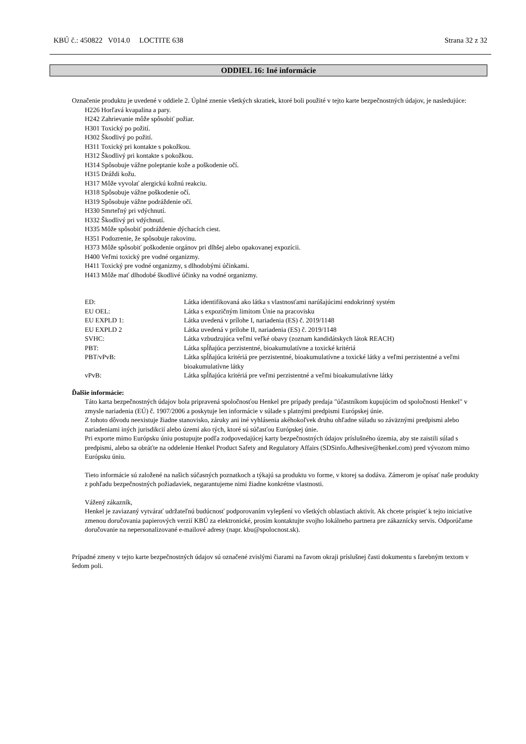KBÚ č.: 450822 V014.0 LOCTITE 638 Strana 32 z 32
ODDIEL 16: Iné informácie
Označenie produktu je uvedené v oddiele 2. Úplné znenie všetkých skratiek, ktoré boli použité v tejto karte bezpečnostných údajov, je nasledujúce:
H226 Horľavá kvapalina a pary.
H242 Zahrievanie môže spôsobiť požiar.
H301 Toxický po požití.
H302 Škodlivý po požití.
H311 Toxický pri kontakte s pokožkou.
H312 Škodlivý pri kontakte s pokožkou.
H314 Spôsobuje vážne poleptanie kože a poškodenie očí.
H315 Dráždi kožu.
H317 Môže vyvolať alergickú kožnú reakciu.
H318 Spôsobuje vážne poškodenie očí.
H319 Spôsobuje vážne podráždenie očí.
H330 Smrteľný pri vdýchnutí.
H332 Škodlivý pri vdýchnutí.
H335 Môže spôsobiť podráždenie dýchacích ciest.
H351 Podozrenie, že spôsobuje rakovinu.
H373 Môže spôsobiť poškodenie orgánov pri dlhšej alebo opakovanej expozícii.
H400 Veľmi toxický pre vodné organizmy.
H411 Toxický pre vodné organizmy, s dlhodobými účinkami.
H413 Môže mať dlhodobé škodlivé účinky na vodné organizmy.
| ED: | Látka identifikovaná ako látka s vlastnosťami narúšajúcimi endokrinný systém |
| EU OEL: | Látka s expozičným limitom Únie na pracovisku |
| EU EXPLD 1: | Látka uvedená v prílohe I, nariadenia (ES) č. 2019/1148 |
| EU EXPLD 2 | Látka uvedená v prílohe II, nariadenia (ES) č. 2019/1148 |
| SVHC: | Látka vzbudzujúca veľmi veľké obavy (zoznam kandidátskych látok REACH) |
| PBT: | Látka spĺňajúca perzistentné, bioakumulatívne a toxické kritériá |
| PBT/vPvB: | Látka spĺňajúca kritériá pre perzistentné, bioakumulatívne a toxické látky a veľmi perzistentné a veľmi bioakumulatívne látky |
| vPvB: | Látka spĺňajúca kritériá pre veľmi perzistentné a veľmi bioakumulatívne látky |
Ďalšie informácie:
Táto karta bezpečnostných údajov bola pripravená spoločnosťou Henkel pre prípady predaja "účastníkom kupujúcim od spoločnosti Henkel" v zmysle nariadenia (EÚ) č. 1907/2006 a poskytuje len informácie v súlade s platnými predpismi Európskej únie.
Z tohoto dôvodu neexistuje žiadne stanovisko, záruky ani iné vyhlásenia akéhokoľvek druhu ohľadne súladu so záväznými predpismi alebo nariadeniami iných jurisdikcií alebo území ako tých, ktoré sú súčasťou Európskej únie.
Pri exporte mimo Európsku úniu postupujte podľa zodpovedajúcej karty bezpečnostných údajov príslušného územia, aby ste zaistili súlad s predpismi, alebo sa obráťte na oddelenie Henkel Product Safety and Regulatory Affairs (SDSinfo.Adhesive@henkel.com) pred vývozom mimo Európsku úniu.
Tieto informácie sú založené na našich súčasných poznatkoch a týkajú sa produktu vo forme, v ktorej sa dodáva. Zámerom je opísať naše produkty z pohľadu bezpečnostných požiadaviek, negarantujeme nimi žiadne konkrétne vlastnosti.
Vážený zákazník,
Henkel je zaviazaný vytvárať udržateľnú budúcnosť podporovaním vylepšení vo všetkých oblastiach aktivít. Ak chcete prispieť k tejto iniciatíve zmenou doručovania papierových verzií KBÚ za elektronické, prosím kontaktujte svojho lokálneho partnera pre zákaznícky servis. Odporúčame doručovanie na nepersonalizované e-mailové adresy (napr. kbu@spolocnost.sk).
Prípadné zmeny v tejto karte bezpečnostných údajov sú označené zvislými čiarami na ľavom okraji príslušnej časti dokumentu s farebným textom v šedom poli.